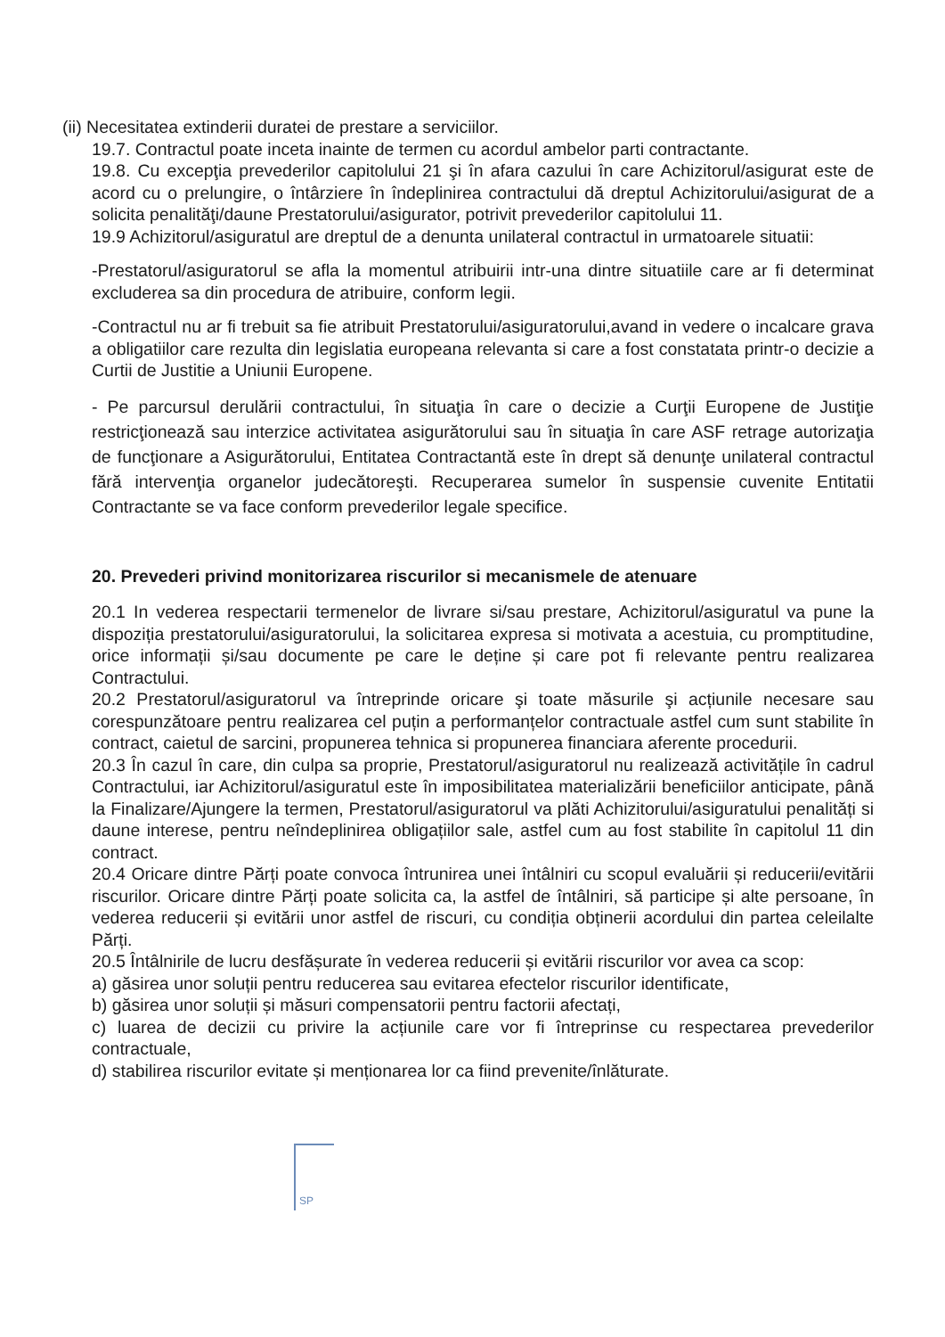(ii) Necesitatea extinderii duratei de prestare a serviciilor.
19.7. Contractul poate inceta inainte de termen cu acordul ambelor parti contractante.
19.8. Cu excepţia prevederilor capitolului 21 şi în afara cazului în care Achizitorul/asigurat este de acord cu o prelungire, o întârziere în îndeplinirea contractului dă dreptul Achizitorului/asigurat de a solicita penalităţi/daune Prestatorului/asigurator, potrivit prevederilor capitolului 11.
19.9 Achizitorul/asiguratul are dreptul de a denunta unilateral contractul in urmatoarele situatii:
-Prestatorul/asiguratorul se afla la momentul atribuirii intr-una dintre situatiile care ar fi determinat excluderea sa din procedura de atribuire, conform legii.
-Contractul nu ar fi trebuit sa fie atribuit Prestatorului/asiguratorului,avand in vedere o incalcare grava a obligatiilor care rezulta din legislatia europeana relevanta si care a fost constatata printr-o decizie a Curtii de Justitie a Uniunii Europene.
- Pe parcursul derulării contractului, în situaţia în care o decizie a Curţii Europene de Justiţie restricţionează sau interzice activitatea asigurătorului sau în situaţia în care ASF retrage autorizaţia de funcţionare a Asigurătorului, Entitatea Contractantă este în drept să denunţe unilateral contractul fără intervenţia organelor judecătoreşti. Recuperarea sumelor în suspensie cuvenite Entitatii Contractante se va face conform prevederilor legale specifice.
20. Prevederi privind monitorizarea riscurilor si mecanismele de atenuare
20.1 In vederea respectarii termenelor de livrare si/sau prestare, Achizitorul/asiguratul va pune la dispoziția prestatorului/asiguratorului, la solicitarea expresa si motivata a acestuia, cu promptitudine, orice informații și/sau documente pe care le deține și care pot fi relevante pentru realizarea Contractului.
20.2 Prestatorul/asiguratorul va întreprinde oricare şi toate măsurile şi acțiunile necesare sau corespunzătoare pentru realizarea cel puțin a performanțelor contractuale astfel cum sunt stabilite în contract, caietul de sarcini, propunerea tehnica si propunerea financiara aferente procedurii.
20.3 În cazul în care, din culpa sa proprie, Prestatorul/asiguratorul nu realizează activitățile în cadrul Contractului, iar Achizitorul/asiguratul este în imposibilitatea materializării beneficiilor anticipate, până la Finalizare/Ajungere la termen, Prestatorul/asiguratorul va plăti Achizitorului/asiguratului penalități si daune interese, pentru neîndeplinirea obligațiilor sale, astfel cum au fost stabilite în capitolul 11 din contract.
20.4 Oricare dintre Părți poate convoca întrunirea unei întâlniri cu scopul evaluării și reducerii/evitării riscurilor. Oricare dintre Părți poate solicita ca, la astfel de întâlniri, să participe și alte persoane, în vederea reducerii și evitării unor astfel de riscuri, cu condiția obținerii acordului din partea celeilalte Părți.
20.5 Întâlnirile de lucru desfășurate în vederea reducerii și evitării riscurilor vor avea ca scop:
a) găsirea unor soluții pentru reducerea sau evitarea efectelor riscurilor identificate,
b) găsirea unor soluții și măsuri compensatorii pentru factorii afectați,
c) luarea de decizii cu privire la acțiunile care vor fi întreprinse cu respectarea prevederilor contractuale,
d) stabilirea riscurilor evitate și menționarea lor ca fiind prevenite/înlăturate.
SP